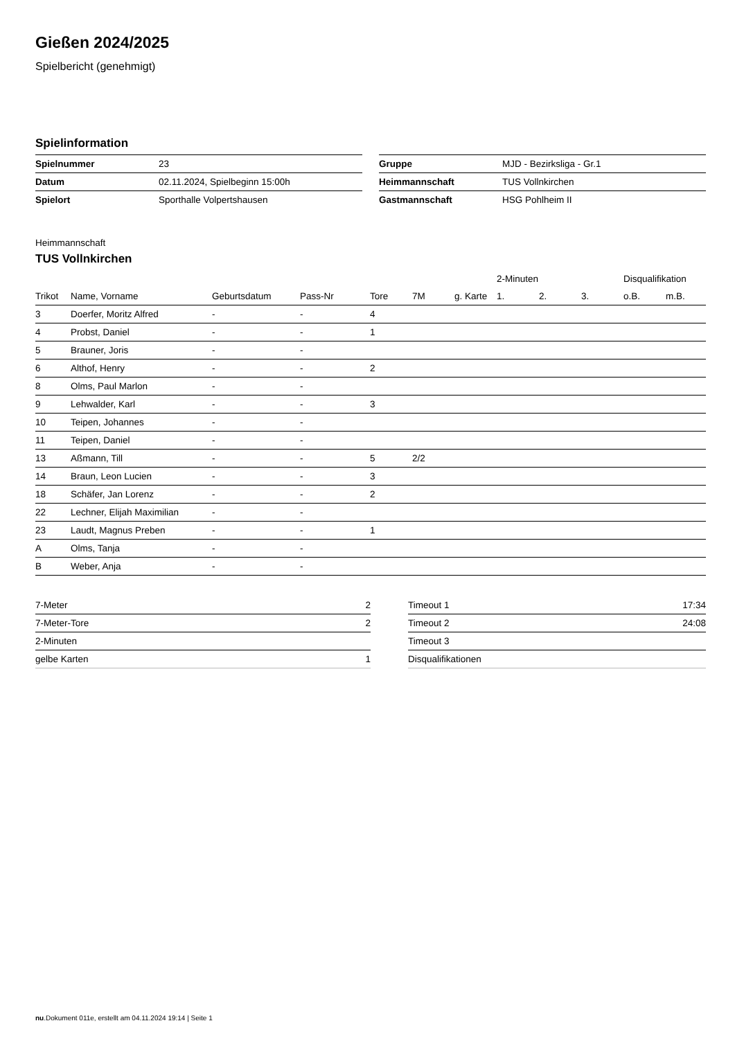Gießen 2024/2025
Spielbericht (genehmigt)
Spielinformation
| Spielnummer | 23 |
| Datum | 02.11.2024, Spielbeginn 15:00h |
| Spielort | Sporthalle Volpertshausen |
| Gruppe | MJD - Bezirksliga - Gr.1 |
| Heimmannschaft | TUS Vollnkirchen |
| Gastmannschaft | HSG Pohlheim II |
Heimmannschaft
TUS Vollnkirchen
| | | | | | | | 2-Minuten | | | Disqualifikation | |
| --- | --- | --- | --- | --- | --- | --- | --- | --- | --- | --- | --- |
| Trikot | Name, Vorname | Geburtsdatum | Pass-Nr | Tore | 7M | g. Karte | 1. | 2. | 3. | o.B. | m.B. |
| 3 | Doerfer, Moritz Alfred | - | - | 4 | | | | | | | |
| 4 | Probst, Daniel | - | - | 1 | | | | | | | |
| 5 | Brauner, Joris | - | - | | | | | | | | |
| 6 | Althof, Henry | - | - | 2 | | | | | | | |
| 8 | Olms, Paul Marlon | - | - | | | | | | | | |
| 9 | Lehwalder, Karl | - | - | 3 | | | | | | | |
| 10 | Teipen, Johannes | - | - | | | | | | | | |
| 11 | Teipen, Daniel | - | - | | | | | | | | |
| 13 | Aßmann, Till | - | - | 5 | 2/2 | | | | | | |
| 14 | Braun, Leon Lucien | - | - | 3 | | | | | | | |
| 18 | Schäfer, Jan Lorenz | - | - | 2 | | | | | | | |
| 22 | Lechner, Elijah Maximilian | - | - | | | | | | | | |
| 23 | Laudt, Magnus Preben | - | - | 1 | | | | | | | |
| A | Olms, Tanja | - | - | | | | | | | | |
| B | Weber, Anja | - | - | | | | | | | | |
| 7-Meter | 2 |
| 7-Meter-Tore | 2 |
| 2-Minuten | |
| gelbe Karten | 1 |
| Timeout 1 | 17:34 |
| Timeout 2 | 24:08 |
| Timeout 3 | |
| Disqualifikationen | |
nu.Dokument 011e, erstellt am 04.11.2024 19:14 | Seite 1